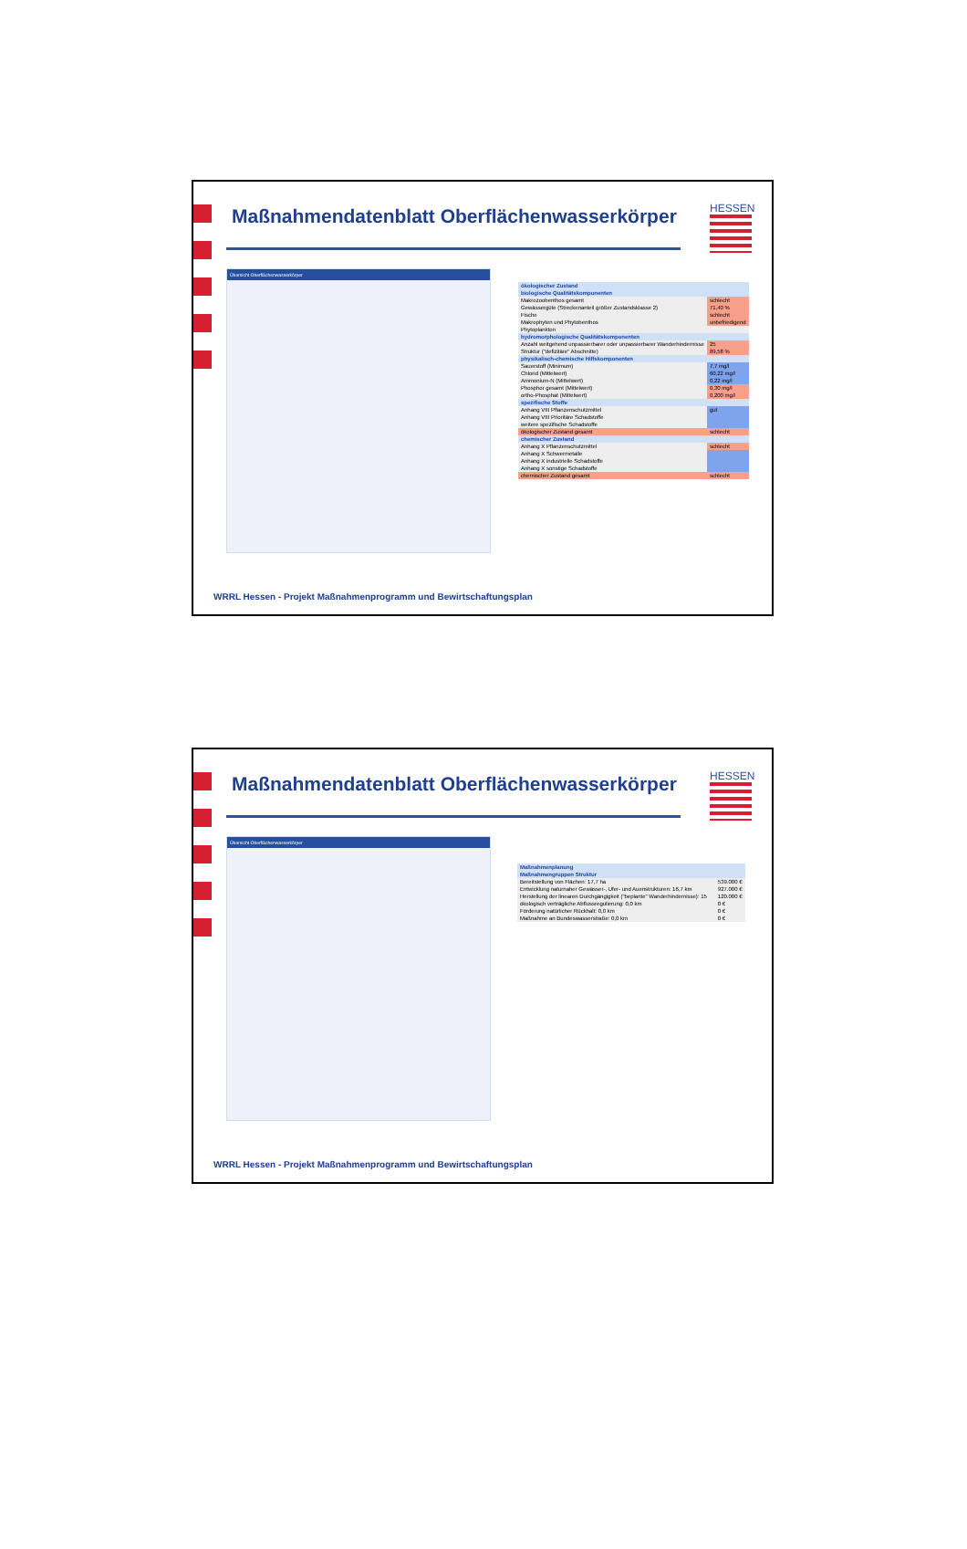Maßnahmendatenblatt Oberflächenwasserkörper
HESSEN
Übersicht Oberflächenwasserkörper
| ökologischer Zustand | |
| biologische Qualitätskomponenten | |
| Makrozoobenthos gesamt | schlecht |
| Gewässergüte (Streckenanteil größer Zustandsklasse 2) | 71,40 % |
| Fische | schlecht |
| Makrophyten und Phytobenthos | unbefriedigend |
| Phytoplankton | |
| hydromorphologische Qualitätskomponenten | |
| Anzahl weitgehend unpassierbarer oder unpassierbarer Wanderhindernisse | 25 |
| Struktur ("defizitäre" Abschnitte) | 89,58 % |
| physikalisch-chemische Hilfskomponenten | |
| Sauerstoff (Minimum) | 7,7 mg/l |
| Chlorid (Mittelwert) | 60,22 mg/l |
| Ammonium-N (Mittelwert) | 0,22 mg/l |
| Phosphor gesamt (Mittelwert) | 0,30 mg/l |
| ortho-Phosphat (Mittelwert) | 0,200 mg/l |
| spezifische Stoffe | |
| Anhang VIII Pflanzenschutzmittel | gut |
| Anhang VIII Prioritäre Schadstoffe | |
| weitere spezifische Schadstoffe | |
| ökologischer Zustand gesamt | schlecht |
| chemischer Zustand | |
| Anhang X Pflanzenschutzmittel | schlecht |
| Anhang X Schwermetalle | |
| Anhang X industrielle Schadstoffe | |
| Anhang X sonstige Schadstoffe | |
| chemischer Zustand gesamt | schlecht |
WRRL Hessen - Projekt Maßnahmenprogramm und Bewirtschaftungsplan
Maßnahmendatenblatt Oberflächenwasserkörper
HESSEN
Übersicht Oberflächenwasserkörper
| Maßnahmenplanung | | |
| Maßnahmengruppen Struktur | | |
| Bereitstellung von Flächen: 17,7 ha | | 539.000 € |
| Entwicklung naturnaher Gewässer-, Ufer- und Auenstrukturen: 16,7 km | | 927.000 € |
| Herstellung der linearen Durchgängigkeit ("beplante" Wanderhindernisse): 15 | | 120.000 € |
| ökologisch verträgliche Abflussregulierung: 0,0 km | | 0 € |
| Förderung natürlicher Rückhalt: 0,0 km | | 0 € |
| Maßnahme an Bundeswasserstraße: 0,0 km | | 0 € |
WRRL Hessen - Projekt Maßnahmenprogramm und Bewirtschaftungsplan